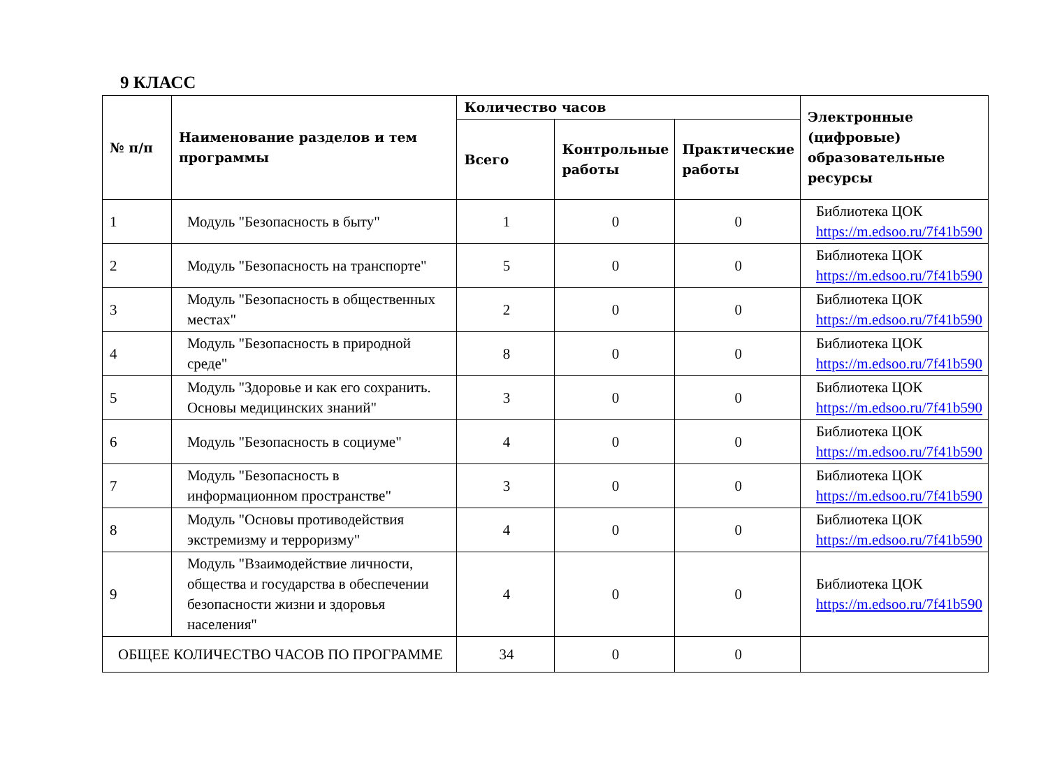9 КЛАСС
| № п/п | Наименование разделов и тем программы | Количество часов | | | Электронные (цифровые) образовательные ресурсы |
| --- | --- | --- | --- | --- | --- |
| | | Всего | Контрольные работы | Практические работы | |
| 1 | Модуль "Безопасность в быту" | 1 | 0 | 0 | Библиотека ЦОК https://m.edsoo.ru/7f41b590 |
| 2 | Модуль "Безопасность на транспорте" | 5 | 0 | 0 | Библиотека ЦОК https://m.edsoo.ru/7f41b590 |
| 3 | Модуль "Безопасность в общественных местах" | 2 | 0 | 0 | Библиотека ЦОК https://m.edsoo.ru/7f41b590 |
| 4 | Модуль "Безопасность в природной среде" | 8 | 0 | 0 | Библиотека ЦОК https://m.edsoo.ru/7f41b590 |
| 5 | Модуль "Здоровье и как его сохранить. Основы медицинских знаний" | 3 | 0 | 0 | Библиотека ЦОК https://m.edsoo.ru/7f41b590 |
| 6 | Модуль "Безопасность в социуме" | 4 | 0 | 0 | Библиотека ЦОК https://m.edsoo.ru/7f41b590 |
| 7 | Модуль "Безопасность в информационном пространстве" | 3 | 0 | 0 | Библиотека ЦОК https://m.edsoo.ru/7f41b590 |
| 8 | Модуль "Основы противодействия экстремизму и терроризму" | 4 | 0 | 0 | Библиотека ЦОК https://m.edsoo.ru/7f41b590 |
| 9 | Модуль "Взаимодействие личности, общества и государства в обеспечении безопасности жизни и здоровья населения" | 4 | 0 | 0 | Библиотека ЦОК https://m.edsoo.ru/7f41b590 |
| ОБЩЕЕ КОЛИЧЕСТВО ЧАСОВ ПО ПРОГРАММЕ | | 34 | 0 | 0 | |